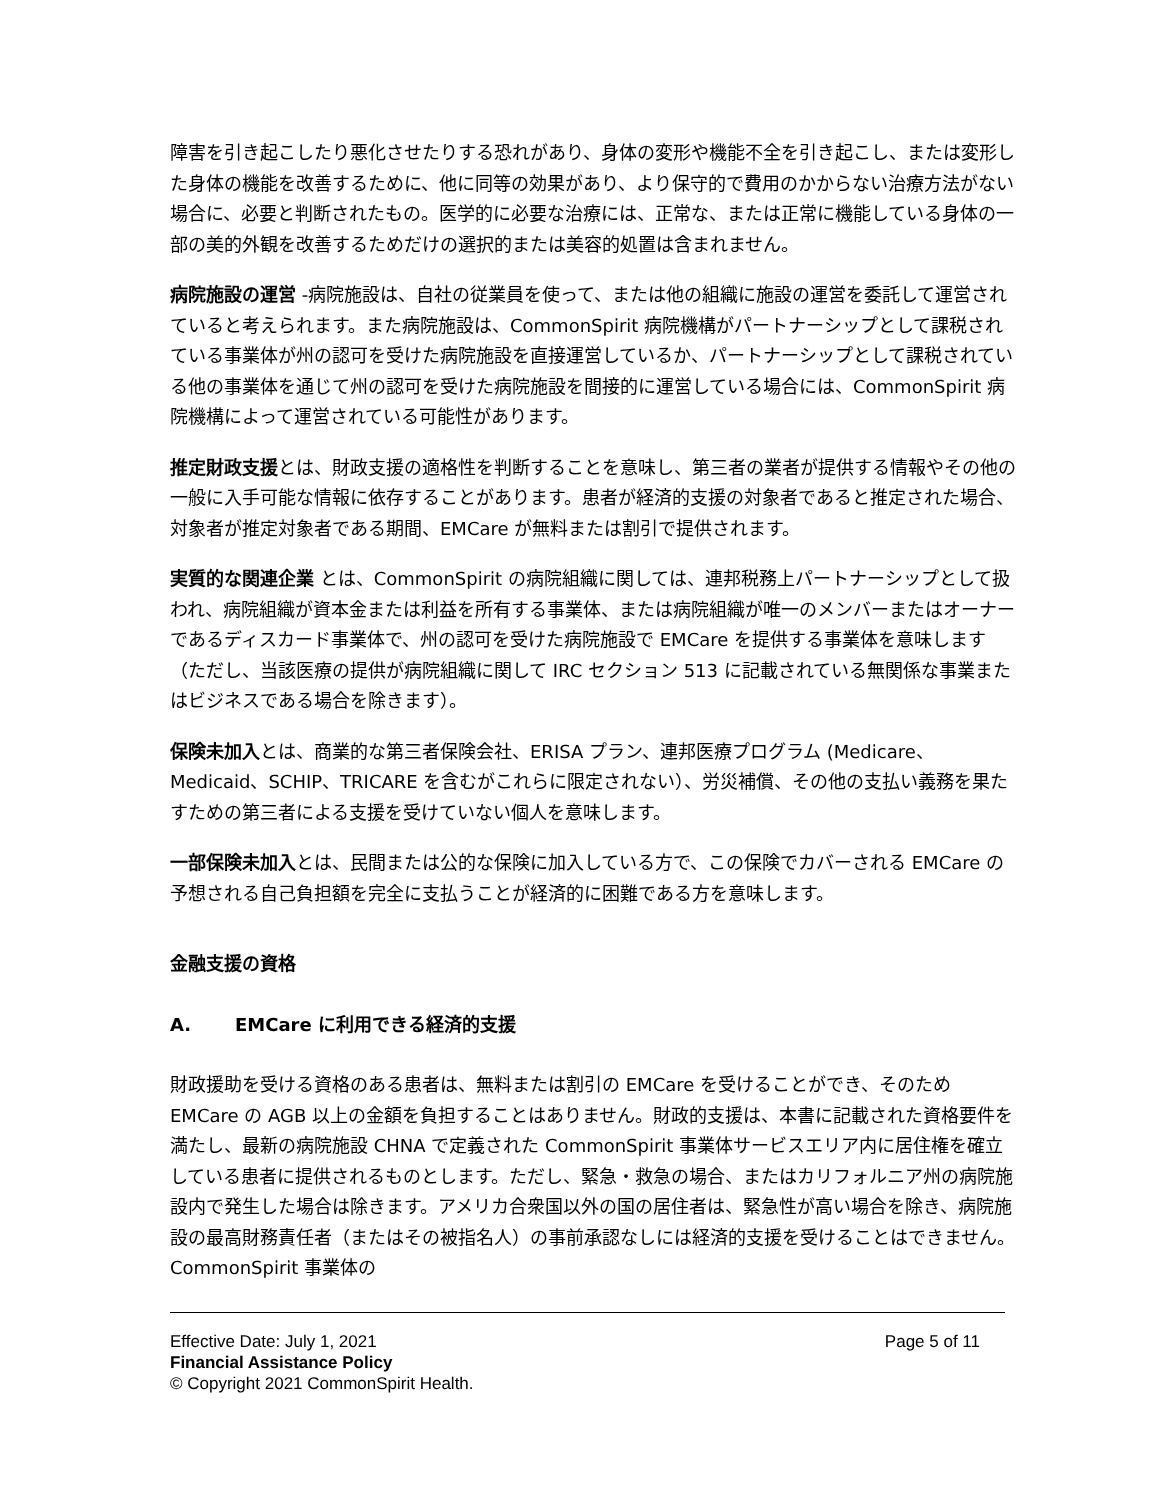障害を引き起こしたり悪化させたりする恐れがあり、身体の変形や機能不全を引き起こし、または変形した身体の機能を改善するために、他に同等の効果があり、より保守的で費用のかからない治療方法がない場合に、必要と判断されたもの。医学的に必要な治療には、正常な、または正常に機能している身体の一部の美的外観を改善するためだけの選択的または美容的処置は含まれません。
病院施設の運営 -病院施設は、自社の従業員を使って、または他の組織に施設の運営を委託して運営されていると考えられます。また病院施設は、CommonSpirit 病院機構がパートナーシップとして課税されている事業体が州の認可を受けた病院施設を直接運営しているか、パートナーシップとして課税されている他の事業体を通じて州の認可を受けた病院施設を間接的に運営している場合には、CommonSpirit 病院機構によって運営されている可能性があります。
推定財政支援とは、財政支援の適格性を判断することを意味し、第三者の業者が提供する情報やその他の一般に入手可能な情報に依存することがあります。患者が経済的支援の対象者であると推定された場合、対象者が推定対象者である期間、EMCare が無料または割引で提供されます。
実質的な関連企業 とは、CommonSpirit の病院組織に関しては、連邦税務上パートナーシップとして扱われ、病院組織が資本金または利益を所有する事業体、または病院組織が唯一のメンバーまたはオーナーであるディスカード事業体で、州の認可を受けた病院施設で EMCare を提供する事業体を意味します（ただし、当該医療の提供が病院組織に関して IRC セクション 513 に記載されている無関係な事業またはビジネスである場合を除きます）。
保険未加入とは、商業的な第三者保険会社、ERISA プラン、連邦医療プログラム (Medicare、Medicaid、SCHIP、TRICARE を含むがこれらに限定されない）、労災補償、その他の支払い義務を果たすための第三者による支援を受けていない個人を意味します。
一部保険未加入とは、民間または公的な保険に加入している方で、この保険でカバーされる EMCare の予想される自己負担額を完全に支払うことが経済的に困難である方を意味します。
金融支援の資格
A. EMCare に利用できる経済的支援
財政援助を受ける資格のある患者は、無料または割引の EMCare を受けることができ、そのため EMCare の AGB 以上の金額を負担することはありません。財政的支援は、本書に記載された資格要件を満たし、最新の病院施設 CHNA で定義された CommonSpirit 事業体サービスエリア内に居住権を確立している患者に提供されるものとします。ただし、緊急・救急の場合、またはカリフォルニア州の病院施設内で発生した場合は除きます。アメリカ合衆国以外の国の居住者は、緊急性が高い場合を除き、病院施設の最高財務責任者（またはその被指名人）の事前承認なしには経済的支援を受けることはできません。CommonSpirit 事業体の
Effective Date: July 1, 2021 Page 5 of 11
Financial Assistance Policy
© Copyright 2021 CommonSpirit Health.